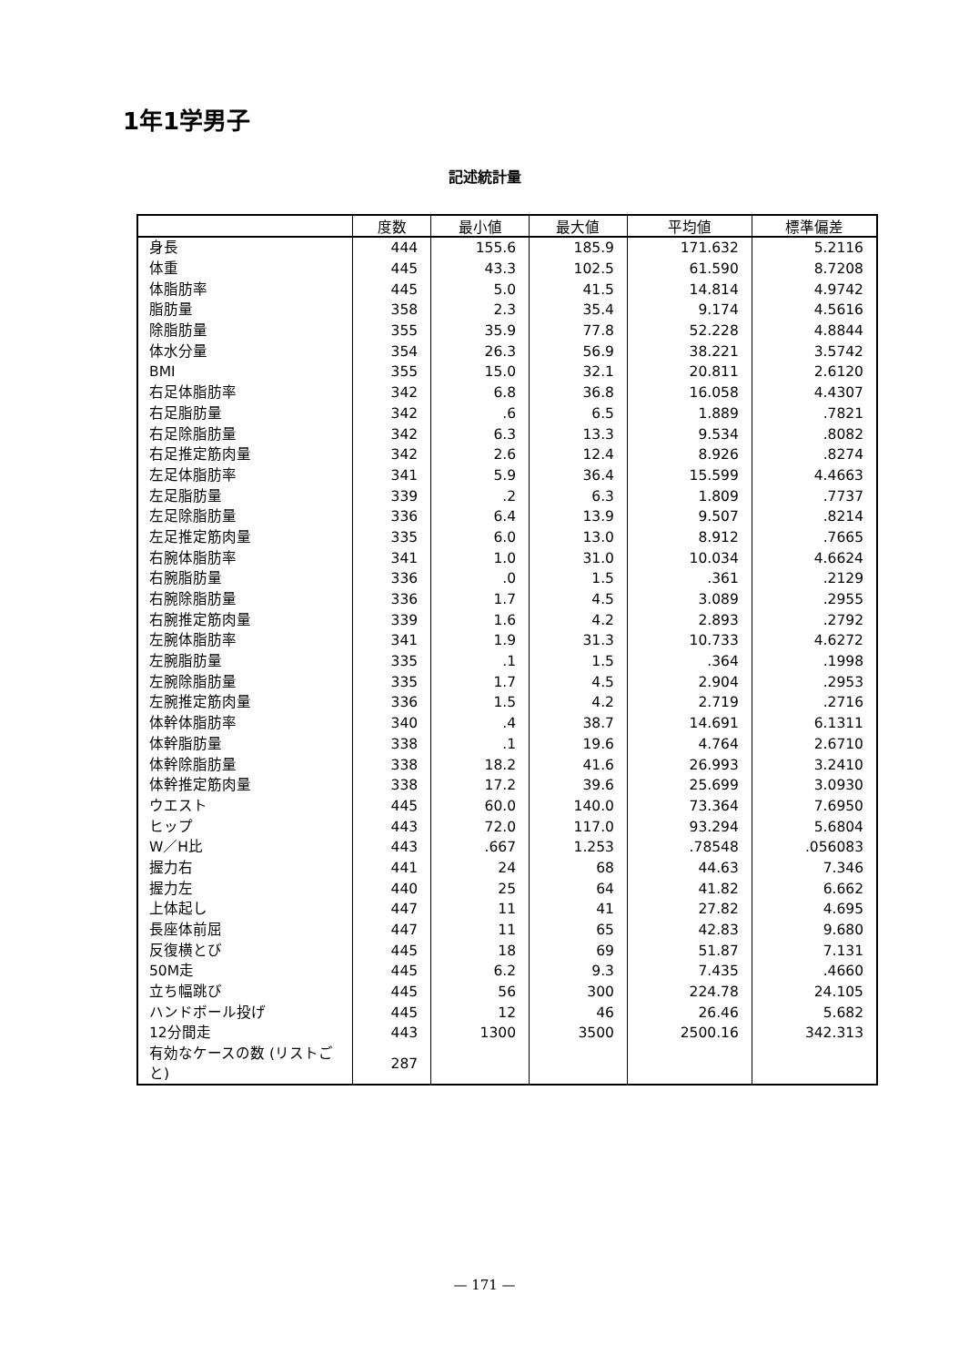1年1学男子
記述統計量
| | 度数 | 最小値 | 最大値 | 平均値 | 標準偏差 |
| --- | --- | --- | --- | --- | --- |
| 身長 | 444 | 155.6 | 185.9 | 171.632 | 5.2116 |
| 体重 | 445 | 43.3 | 102.5 | 61.590 | 8.7208 |
| 体脂肪率 | 445 | 5.0 | 41.5 | 14.814 | 4.9742 |
| 脂肪量 | 358 | 2.3 | 35.4 | 9.174 | 4.5616 |
| 除脂肪量 | 355 | 35.9 | 77.8 | 52.228 | 4.8844 |
| 体水分量 | 354 | 26.3 | 56.9 | 38.221 | 3.5742 |
| BMI | 355 | 15.0 | 32.1 | 20.811 | 2.6120 |
| 右足体脂肪率 | 342 | 6.8 | 36.8 | 16.058 | 4.4307 |
| 右足脂肪量 | 342 | .6 | 6.5 | 1.889 | .7821 |
| 右足除脂肪量 | 342 | 6.3 | 13.3 | 9.534 | .8082 |
| 右足推定筋肉量 | 342 | 2.6 | 12.4 | 8.926 | .8274 |
| 左足体脂肪率 | 341 | 5.9 | 36.4 | 15.599 | 4.4663 |
| 左足脂肪量 | 339 | .2 | 6.3 | 1.809 | .7737 |
| 左足除脂肪量 | 336 | 6.4 | 13.9 | 9.507 | .8214 |
| 左足推定筋肉量 | 335 | 6.0 | 13.0 | 8.912 | .7665 |
| 右腕体脂肪率 | 341 | 1.0 | 31.0 | 10.034 | 4.6624 |
| 右腕脂肪量 | 336 | .0 | 1.5 | .361 | .2129 |
| 右腕除脂肪量 | 336 | 1.7 | 4.5 | 3.089 | .2955 |
| 右腕推定筋肉量 | 339 | 1.6 | 4.2 | 2.893 | .2792 |
| 左腕体脂肪率 | 341 | 1.9 | 31.3 | 10.733 | 4.6272 |
| 左腕脂肪量 | 335 | .1 | 1.5 | .364 | .1998 |
| 左腕除脂肪量 | 335 | 1.7 | 4.5 | 2.904 | .2953 |
| 左腕推定筋肉量 | 336 | 1.5 | 4.2 | 2.719 | .2716 |
| 体幹体脂肪率 | 340 | .4 | 38.7 | 14.691 | 6.1311 |
| 体幹脂肪量 | 338 | .1 | 19.6 | 4.764 | 2.6710 |
| 体幹除脂肪量 | 338 | 18.2 | 41.6 | 26.993 | 3.2410 |
| 体幹推定筋肉量 | 338 | 17.2 | 39.6 | 25.699 | 3.0930 |
| ウエスト | 445 | 60.0 | 140.0 | 73.364 | 7.6950 |
| ヒップ | 443 | 72.0 | 117.0 | 93.294 | 5.6804 |
| W／H比 | 443 | .667 | 1.253 | .78548 | .056083 |
| 握力右 | 441 | 24 | 68 | 44.63 | 7.346 |
| 握力左 | 440 | 25 | 64 | 41.82 | 6.662 |
| 上体起し | 447 | 11 | 41 | 27.82 | 4.695 |
| 長座体前屈 | 447 | 11 | 65 | 42.83 | 9.680 |
| 反復横とび | 445 | 18 | 69 | 51.87 | 7.131 |
| 50M走 | 445 | 6.2 | 9.3 | 7.435 | .4660 |
| 立ち幅跳び | 445 | 56 | 300 | 224.78 | 24.105 |
| ハンドボール投げ | 445 | 12 | 46 | 26.46 | 5.682 |
| 12分間走 | 443 | 1300 | 3500 | 2500.16 | 342.313 |
| 有効なケースの数 (リストごと) | 287 | | | | |
— 171 —